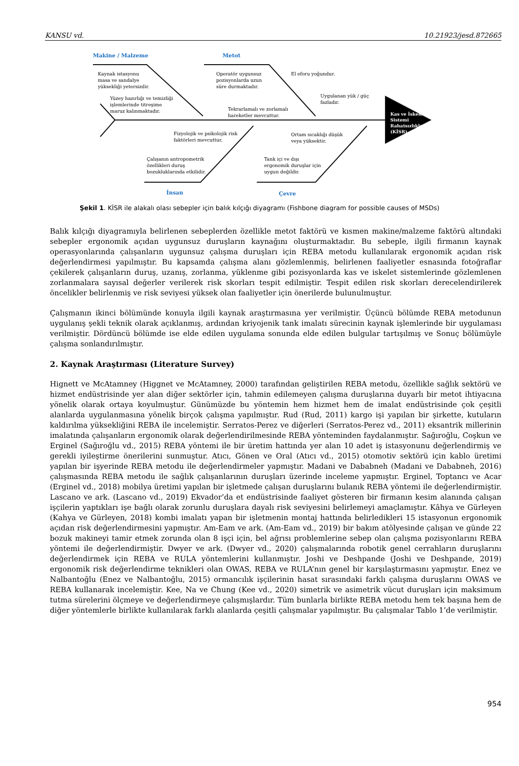KANSU vd. 10.21923/jesd.872665
Makine / Malzeme Metot
Kaynak istasyonu
masa ve sandalye
yüksekliği yetersizdir.
Yüzey hazırlığı ve temizliği
işlemlerinde titreşime
maruz kalınmaktadır.
Operatör uygunsuz
pozisyonlarda uzun
süre durmaktadır.
El eforu yoğundur.
Uygulanan yük / güç
fazladır.
Tekrarlamalı ve zorlamalı
hareketler mevcuttur.
Kas ve İskelet
Sistemi
Rahatsızlıkları
(KİSR)
Fizyolojik ve psikolojik risk
faktörleri mevcuttur.
Ortam sıcaklığı düşük
veya yüksektir.
Çalışanın antropometrik
özellikleri duruş
bozukluklarında etkilidir.
Tank içi ve dışı
ergonomik duruşlar için
uygun değildir.
İnsan Çevre
Şekil 1. KİSR ile alakalı olası sebepler için balık kılçığı diyagramı (Fishbone diagram for possible causes of MSDs)
Balık kılçığı diyagramıyla belirlenen sebeplerden özellikle metot faktörü ve kısmen makine/malzeme faktörü altındaki sebepler ergonomik açıdan uygunsuz duruşların kaynağını oluşturmaktadır. Bu sebeple, ilgili firmanın kaynak operasyonlarında çalışanların uygunsuz çalışma duruşları için REBA metodu kullanılarak ergonomik açıdan risk değerlendirmesi yapılmıştır. Bu kapsamda çalışma alanı gözlemlenmiş, belirlenen faaliyetler esnasında fotoğraflar çekilerek çalışanların duruş, uzanış, zorlanma, yüklenme gibi pozisyonlarda kas ve iskelet sistemlerinde gözlemlenen zorlanmalara sayısal değerler verilerek risk skorları tespit edilmiştir. Tespit edilen risk skorları derecelendirilerek öncelikler belirlenmiş ve risk seviyesi yüksek olan faaliyetler için önerilerde bulunulmuştur.
Çalışmanın ikinci bölümünde konuyla ilgili kaynak araştırmasına yer verilmiştir. Üçüncü bölümde REBA metodunun uygulanış şekli teknik olarak açıklanmış, ardından kriyojenik tank imalatı sürecinin kaynak işlemlerinde bir uygulaması verilmiştir. Dördüncü bölümde ise elde edilen uygulama sonunda elde edilen bulgular tartışılmış ve Sonuç bölümüyle çalışma sonlandırılmıştır.
2. Kaynak Araştırması (Literature Survey)
Hignett ve McAtamney (Higgnet ve McAtamney, 2000) tarafından geliştirilen REBA metodu, özellikle sağlık sektörü ve hizmet endüstrisinde yer alan diğer sektörler için, tahmin edilemeyen çalışma duruşlarına duyarlı bir metot ihtiyacına yönelik olarak ortaya koyulmuştur. Günümüzde bu yöntemin hem hizmet hem de imalat endüstrisinde çok çeşitli alanlarda uygulanmasına yönelik birçok çalışma yapılmıştır. Rud (Rud, 2011) kargo işi yapılan bir şirkette, kutuların kaldırılma yüksekliğini REBA ile incelemiştir. Serratos-Perez ve diğerleri (Serratos-Perez vd., 2011) eksantrik millerinin imalatında çalışanların ergonomik olarak değerlendirilmesinde REBA yönteminden faydalanmıştır. Sağıroğlu, Coşkun ve Erginel (Sağıroğlu vd., 2015) REBA yöntemi ile bir üretim hattında yer alan 10 adet iş istasyonunu değerlendirmiş ve gerekli iyileştirme önerilerini sunmuştur. Atıcı, Gönen ve Oral (Atıcı vd., 2015) otomotiv sektörü için kablo üretimi yapılan bir işyerinde REBA metodu ile değerlendirmeler yapmıştır. Madani ve Dababneh (Madani ve Dababneh, 2016) çalışmasında REBA metodu ile sağlık çalışanlarının duruşları üzerinde inceleme yapmıştır. Erginel, Toptancı ve Acar (Erginel vd., 2018) mobilya üretimi yapılan bir işletmede çalışan duruşlarını bulanık REBA yöntemi ile değerlendirmiştir. Lascano ve ark. (Lascano vd., 2019) Ekvador’da et endüstrisinde faaliyet gösteren bir firmanın kesim alanında çalışan işçilerin yaptıkları işe bağlı olarak zorunlu duruşlara dayalı risk seviyesini belirlemeyi amaçlamıştır. Kâhya ve Gürleyen (Kahya ve Gürleyen, 2018) kombi imalatı yapan bir işletmenin montaj hattında belirledikleri 15 istasyonun ergonomik açıdan risk değerlendirmesini yapmıştır. Am-Eam ve ark. (Am-Eam vd., 2019) bir bakım atölyesinde çalışan ve günde 22 bozuk makineyi tamir etmek zorunda olan 8 işçi için, bel ağrısı problemlerine sebep olan çalışma pozisyonlarını REBA yöntemi ile değerlendirmiştir. Dwyer ve ark. (Dwyer vd., 2020) çalışmalarında robotik genel cerrahların duruşlarını değerlendirmek için REBA ve RULA yöntemlerini kullanmıştır. Joshi ve Deshpande (Joshi ve Deshpande, 2019) ergonomik risk değerlendirme teknikleri olan OWAS, REBA ve RULA’nın genel bir karşılaştırmasını yapmıştır. Enez ve Nalbantoğlu (Enez ve Nalbantoğlu, 2015) ormancılık işçilerinin hasat sırasındaki farklı çalışma duruşlarını OWAS ve REBA kullanarak incelemiştir. Kee, Na ve Chung (Kee vd., 2020) simetrik ve asimetrik vücut duruşları için maksimum tutma sürelerini ölçmeye ve değerlendirmeye çalışmışlardır. Tüm bunlarla birlikte REBA metodu hem tek başına hem de diğer yöntemlerle birlikte kullanılarak farklı alanlarda çeşitli çalışmalar yapılmıştır. Bu çalışmalar Tablo 1’de verilmiştir.
954